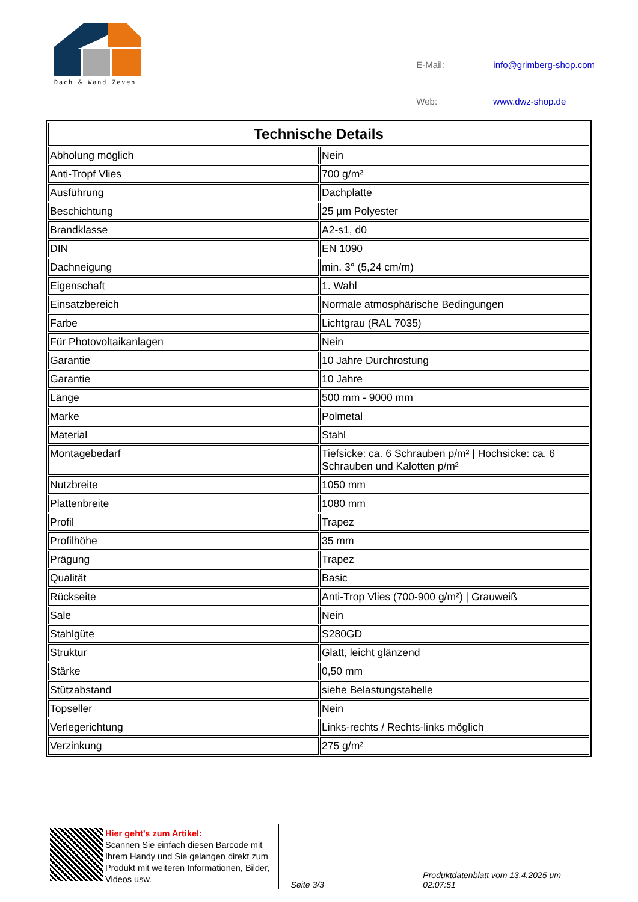Dach & Wand Zeven
| E-Mail: | info@grimberg-shop.com |
| Web: | www.dwz-shop.de |
| Technische Details | |
| --- | --- |
| Abholung möglich | Nein |
| Anti-Tropf Vlies | 700 g/m² |
| Ausführung | Dachplatte |
| Beschichtung | 25 µm Polyester |
| Brandklasse | A2-s1, d0 |
| DIN | EN 1090 |
| Dachneigung | min. 3° (5,24 cm/m) |
| Eigenschaft | 1. Wahl |
| Einsatzbereich | Normale atmosphärische Bedingungen |
| Farbe | Lichtgrau (RAL 7035) |
| Für Photovoltaikanlagen | Nein |
| Garantie | 10 Jahre Durchrostung |
| Garantie | 10 Jahre |
| Länge | 500 mm - 9000 mm |
| Marke | Polmetal |
| Material | Stahl |
| Montagebedarf | Tiefsicke: ca. 6 Schrauben p/m² / Hochsicke: ca. 6 Schrauben und Kalotten p/m² |
| Nutzbreite | 1050 mm |
| Plattenbreite | 1080 mm |
| Profil | Trapez |
| Profilhöhe | 35 mm |
| Prägung | Trapez |
| Qualität | Basic |
| Rückseite | Anti-Trop Vlies (700-900 g/m²) / Grauweiß |
| Sale | Nein |
| Stahlgüte | S280GD |
| Struktur | Glatt, leicht glänzend |
| Stärke | 0,50 mm |
| Stützabstand | siehe Belastungstabelle |
| Topseller | Nein |
| Verlegerichtung | Links-rechts / Rechts-links möglich |
| Verzinkung | 275 g/m² |
Hier geht’s zum Artikel:
Scannen Sie einfach diesen Barcode mit Ihrem Handy und Sie gelangen direkt zum Produkt mit weiteren Informationen, Bilder, Videos usw.
Seite 3/3
Produktdatenblatt vom 13.4.2025 um 02:07:51